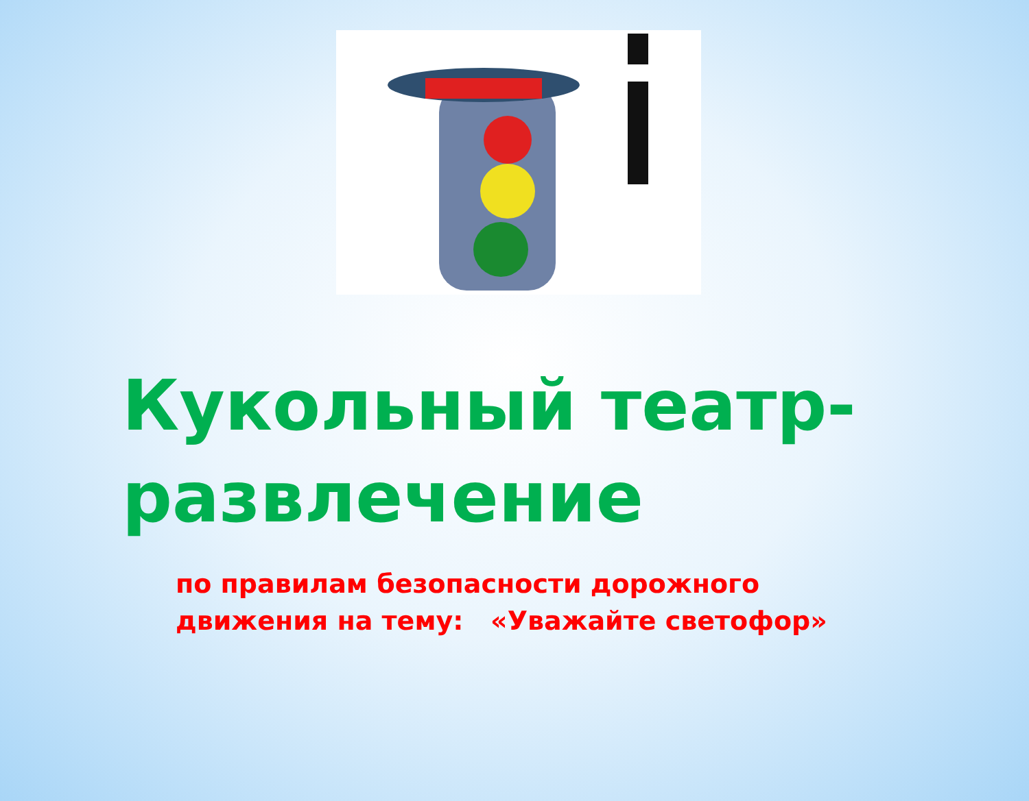Кукольный театр-
развлечение
по правилам безопасности дорожного
движения на тему: «Уважайте светофор»